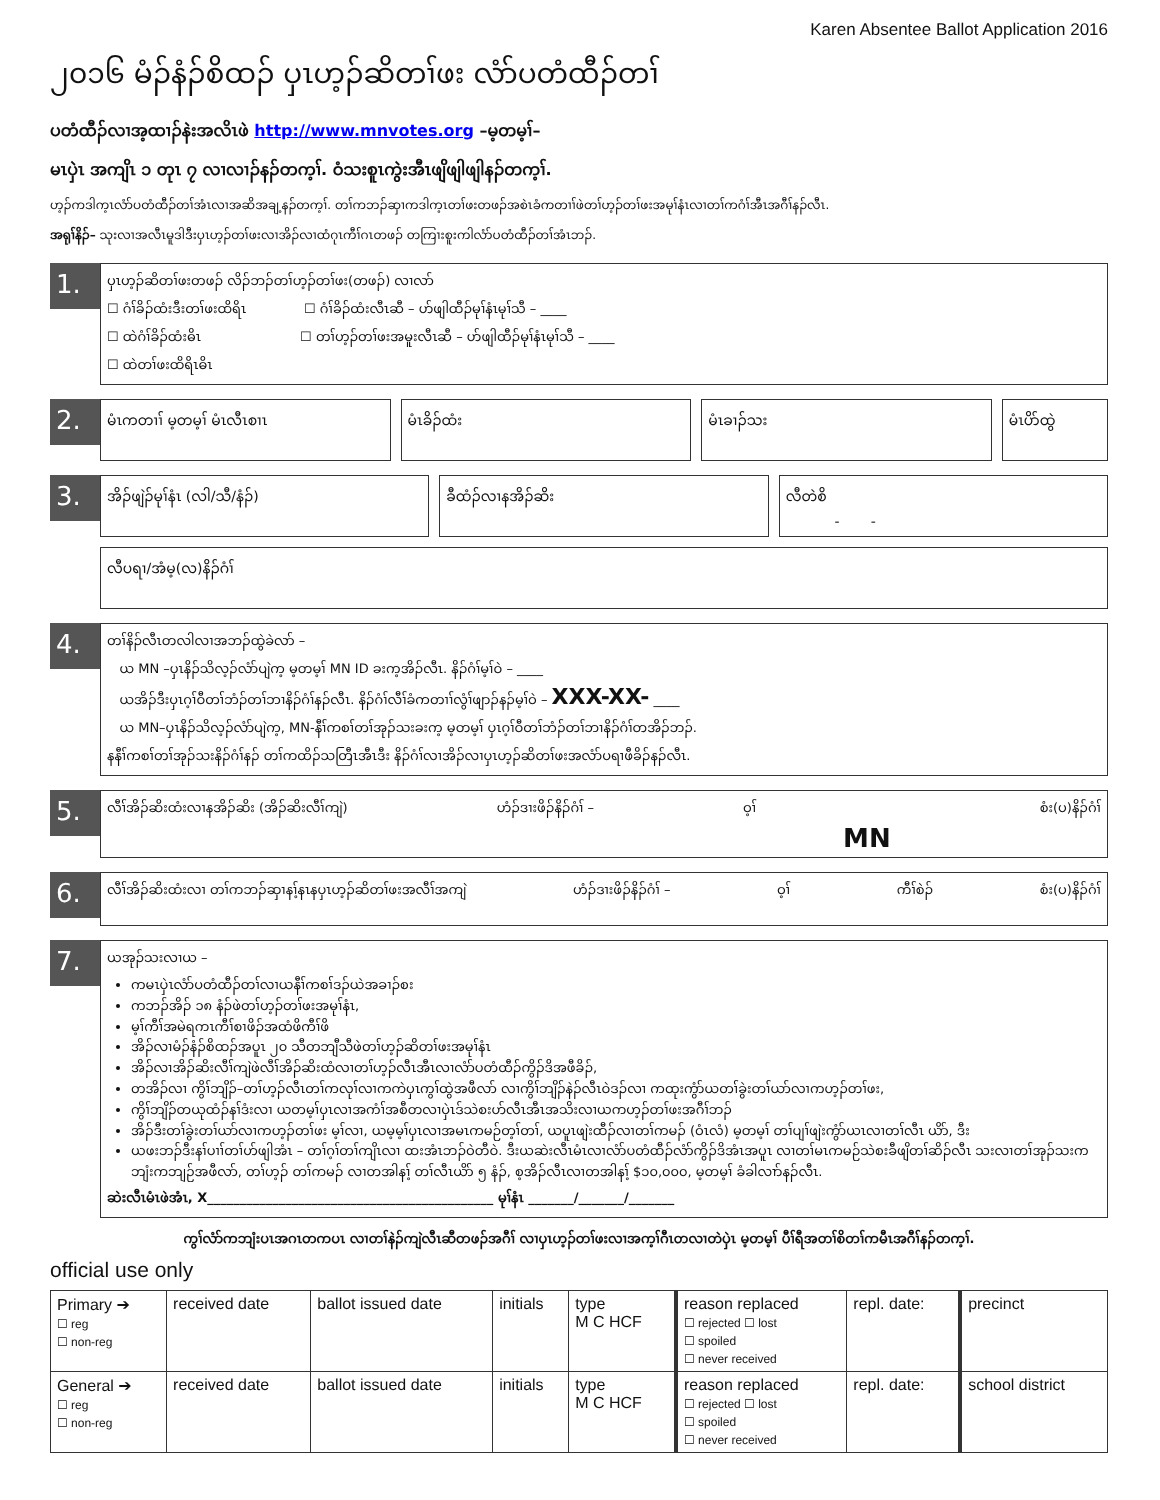Karen Absentee Ballot Application 2016
၂၀၁၆ မံၣ်နံၣ်စိထၣ် ပှၤဟ့ၣ်ဆိတၢ်ဖး လံာ်ပတံထီၣ်တၢ်
ပတံထီၣ်လၢအ့ထၢၣ်နဲးအလိၤဖဲ http://www.mnvotes.org –မ့တမ့ၢ်–
မၤပှဲၤ အကျိၤ ၁ တုၤ ၇ လၢလၢၣ်နၣ်တက့ၢ်. ဝံသးစူၤကွဲးအီၤဖျိဖျါဖျါနၣ်တက့ၢ်.
ဟ့ၣ်ကဒါက့ၤလံာ်ပတံထီၣ်တၢ်အံၤလၢအဆိအချ့နၣ်တက့ၢ်. တၢ်ကဘၣ်ဆှၢကဒါက့ၤတၢ်ဖးတဖၣ်အစဲၤခံကတၢၢ်ဖဲတၢ်ဟ့ၣ်တၢ်ဖးအမုၢ်နံၤလၢတၢ်ကဂံၢ်အီၤအဂီၢ်နၣ်လီၤ.
အရုၢ်နိၣ်– သုးလၢအလီၤမူဒါဒီးပှၤဟ့ၣ်တၢ်ဖးလၢအိၣ်လၢထံဂုၤကီၢ်ဂၤတဖၣ် တကြၢးစူးကါလံာ်ပတံထီၣ်တၢ်အံၤဘၣ်.
1.
ပှၤဟ့ၣ်ဆိတၢ်ဖးတဖၣ် လိၣ်ဘၣ်တၢ်ဟ့ၣ်တၢ်ဖး(တဖၣ်) လၢလာ်
☐ ဂံၢ်ခိၣ်ထံးဒီးတၢ်ဖးထိရိၤ ☐ ဂံၢ်ခိၣ်ထံးလီၤဆီ – ဟ်ဖျါထီၣ်မုၢ်နံၤမုၢ်သီ – ____
☐ ထဲဂံၢ်ခိၣ်ထံးဓိၤ ☐ တၢ်ဟ့ၣ်တၢ်ဖးအမူးလီၤဆီ – ဟ်ဖျါထီၣ်မုၢ်နံၤမုၢ်သီ – ____
☐ ထဲတၢ်ဖးထိရိၤဓိၤ
2.
မံၤကတၢၢ် မ့တမ့ၢ် မံၤလီၤစၢၤ မံၤခိၣ်ထံး မံၤခၢၣ်သး မံၤပိာ်ထွဲ
3.
အိၣ်ဖျဲၣ်မုၢ်နံၤ (လါ/သီ/နံၣ်) ခီထံၣ်လၢနအိၣ်ဆိး လီတဲစိ
- -
လီပရၢ/အံမ့(လ)နိၣ်ဂံၢ်
4.
တၢ်နိၣ်လီၤတလါလၢအဘၣ်ထွဲခဲလာ် –
ယ MN –ပှၤနိၣ်သိလ့ၣ်လံာ်ပျဲက့ မ့တမ့ၢ် MN ID ခးက့အိၣ်လီၤ. နိၣ်ဂံၢ်မ့ၢ်ဝဲ – ____
ယအိၣ်ဒီးပှၤဂ့ၢ်ဝီတၢ်ဘံၣ်တၢ်ဘၢနိၣ်ဂံၢ်နၣ်လီၤ. နိၣ်ဂံၢ်လီၢ်ခံကတၢၢ်လွံၢ်ဖျာၣ်နၣ်မ့ၢ်ဝဲ – XXX-XX- ____
ယ MN–ပှၤနိၣ်သိလ့ၣ်လံာ်ပျဲက့, MN-နီၢ်ကစၢ်တၢ်အုၣ်သးခးက့ မ့တမ့ၢ် ပှၤဂ့ၢ်ဝီတၢ်ဘံၣ်တၢ်ဘၢနိၣ်ဂံၢ်တအိၣ်ဘၣ်.
နနီၢ်ကစၢ်တၢ်အုၣ်သးနိၣ်ဂံၢ်နၣ် တၢ်ကထိၣ်သတြီၤအီၤဒီး နိၣ်ဂံၢ်လၢအိၣ်လၢပှၤဟ့ၣ်ဆိတၢ်ဖးအလံာ်ပရၢဖီခိၣ်နၣ်လီၤ.
5.
လီၢ်အိၣ်ဆိးထံးလၢနအိၣ်ဆိး (အိၣ်ဆိးလီၢ်ကျဲ) ဟံၣ်ဒၢးဖိၣ်နိၣ်ဂံၢ် – ဝ့ၢ်
MN စံး(ပ)နိၣ်ဂံၢ်
6.
လီၢ်အိၣ်ဆိးထံးလၢ တၢ်ကဘၣ်ဆှၢနၢ့်နၤနပှၤဟ့ၣ်ဆိတၢ်ဖးအလီၢ်အကျဲ ဟံၣ်ဒၢးဖိၣ်နိၣ်ဂံၢ် – ဝ့ၢ် ကီၢ်စဲၣ် စံး(ပ)နိၣ်ဂံၢ်
7.
ယအုၣ်သးလၢယ –
ကမၤပှဲၤလံာ်ပတံထီၣ်တၢ်လၢယနီၢ်ကစၢ်ဒၣ်ယဲအခၢၣ်စး
ကဘၣ်အိၣ် ၁၈ နံၣ်ဖဲတၢ်ဟ့ၣ်တၢ်ဖးအမုၢ်နံၤ,
မ့ၢ်ကီၢ်အမဲရကၤကီၢ်စၢဖိၣ်အထံဖိကီၢ်ဖိ
အိၣ်လၢမံၣ်နံၣ်စိထၣ်အပူၤ ၂၀ သီတဘျီသီဖဲတၢ်ဟ့ၣ်ဆိတၢ်ဖးအမုၢ်နံၤ
အိၣ်လၢအိၣ်ဆိးလီၢ်ကျဲဖဲလီၢ်အိၣ်ဆိးထံလၢတၢ်ဟ့ၣ်လီၤအီၤလၢလံာ်ပတံထီၣ်ကွိၣ်ဒိအဖီခိၣ်,
တအိၣ်လၢ ကွိၢ်ဘျိၣ်–တၢ်ဟ့ၣ်လီၤတၢ်ကလုၢ်လၢကကဲပှၤကွၢ်ထွဲအဖီလာ် လၢကွိၢ်ဘျိၣ်နဲၣ်လီၤဝဲဒၣ်လၢ ကထုးကွံာ်ယတၢ်ခွဲးတၢ်ယာ်လၢကဟ့ၣ်တၢ်ဖး,
ကွိၢ်ဘျိၣ်တယုထံၣ်နၢ်ဒံးလၢ ယတမ့ၢ်ပှၤလၢအကံၢ်အစီတလၢပှဲၤဒ်သဲစးဟ်လီၤအီၤအသိးလၢယကဟ့ၣ်တၢ်ဖးအဂီၢ်ဘၣ်
အိၣ်ဒီးတၢ်ခွဲးတၢ်ယာ်လၢကဟ့ၣ်တၢ်ဖး မ့ၢ်လၢ, ယမ့မ့ၢ်ပှၤလၢအမၤကမဉ်တ့ၢ်တၢ်, ယပူၤဖျဲးထီၣ်လၢတၢ်ကမၣ် (ဝံၤလံ) မ့တမ့ၢ် တၢ်ပျၢ်ဖျဲးကွံာ်ယၤလၢတၢ်လီၤ ယိာ်, ဒီး
ယဖးဘၣ်ဒီးနၢ်ပၢၢ်တၢ်ဟ်ဖျါအံၤ – တၢ်ဂ့ၢ်တၢ်ကျိၤလၢ ထးအံၤဘၣ်ဝဲတီဝဲ. ဒီးယဆဲးလီၤမံၤလၢလံာ်ပတံထီၣ်လံာ်ကွိၣ်ဒိအံၤအပူၤ လၢတၢ်မၤကမဉ်သဲစးခီဖျိတၢ်ဆိၣ်လီၤ သးလၢတၢ်အုၣ်သးကဘျံးကဘျဉ်အဖီလာ်, တၢ်ဟ့ၣ် တၢ်ကမၣ် လၢတအါနၢ့် တၢ်လီၤယိာ် ၅ နံၣ်, စ့အိၣ်လီၤလၢတအါနၢ့် $၁၀,၀၀၀, မ့တမ့ၢ် ခံခါလၢာ်နၣ်လီၤ.
ဆဲးလီၤမံၤဖဲအံၤ, X____________________________________________ မုၢ်နံၤ _______/_______/_______
ကွၢ်လံာ်ကဘျံးပၤအဂၤတကပၤ လၢတၢ်နဲၣ်ကျဲလီၤဆီတဖၣ်အဂီၢ် လၢပှၤဟ့ၣ်တၢ်ဖးလၢအက့ၢ်ဂီၤတလၢတဲပှဲၤ မ့တမ့ၢ် ပီၢ်ရီအတၢ်စိတၢ်ကမီၤအဂီၢ်နၣ်တက့ၢ်.
official use only
| Primary ➔ ☐ reg ☐ non-reg | received date | ballot issued date | initials | type M C HCF | reason replaced ☐ rejected ☐ lost ☐ spoiled ☐ never received | repl. date: | precinct |
| General ➔ ☐ reg ☐ non-reg | received date | ballot issued date | initials | type M C HCF | reason replaced ☐ rejected ☐ lost ☐ spoiled ☐ never received | repl. date: | school district |